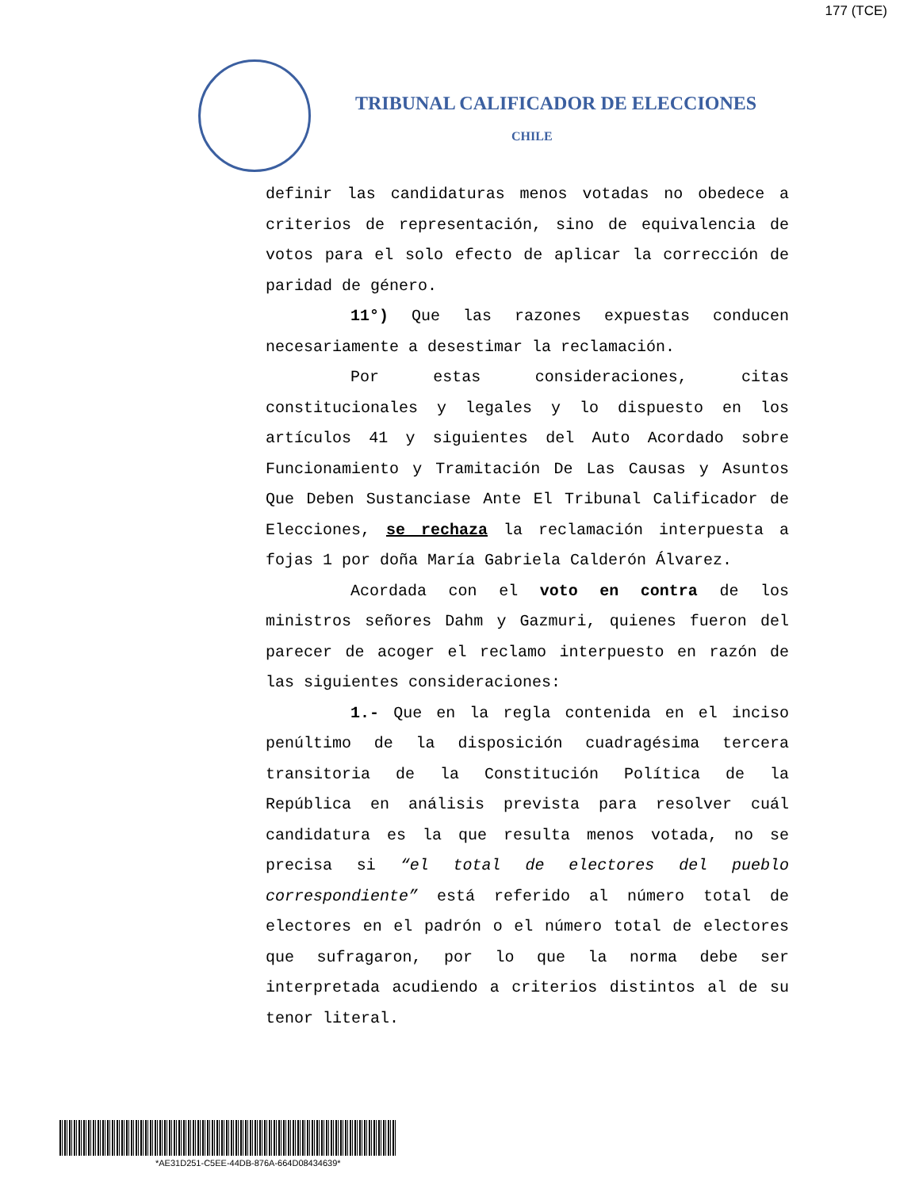177 (TCE)
TRIBUNAL CALIFICADOR DE ELECCIONES
CHILE
definir las candidaturas menos votadas no obedece a criterios de representación, sino de equivalencia de votos para el solo efecto de aplicar la corrección de paridad de género.
11°) Que las razones expuestas conducen necesariamente a desestimar la reclamación.
Por estas consideraciones, citas constitucionales y legales y lo dispuesto en los artículos 41 y siguientes del Auto Acordado sobre Funcionamiento y Tramitación De Las Causas y Asuntos Que Deben Sustanciase Ante El Tribunal Calificador de Elecciones, se rechaza la reclamación interpuesta a fojas 1 por doña María Gabriela Calderón Álvarez.
Acordada con el voto en contra de los ministros señores Dahm y Gazmuri, quienes fueron del parecer de acoger el reclamo interpuesto en razón de las siguientes consideraciones:
1.- Que en la regla contenida en el inciso penúltimo de la disposición cuadragésima tercera transitoria de la Constitución Política de la República en análisis prevista para resolver cuál candidatura es la que resulta menos votada, no se precisa si “el total de electores del pueblo correspondiente” está referido al número total de electores en el padrón o el número total de electores que sufragaron, por lo que la norma debe ser interpretada acudiendo a criterios distintos al de su tenor literal.
*AE31D251-C5EE-44DB-876A-664D08434639*